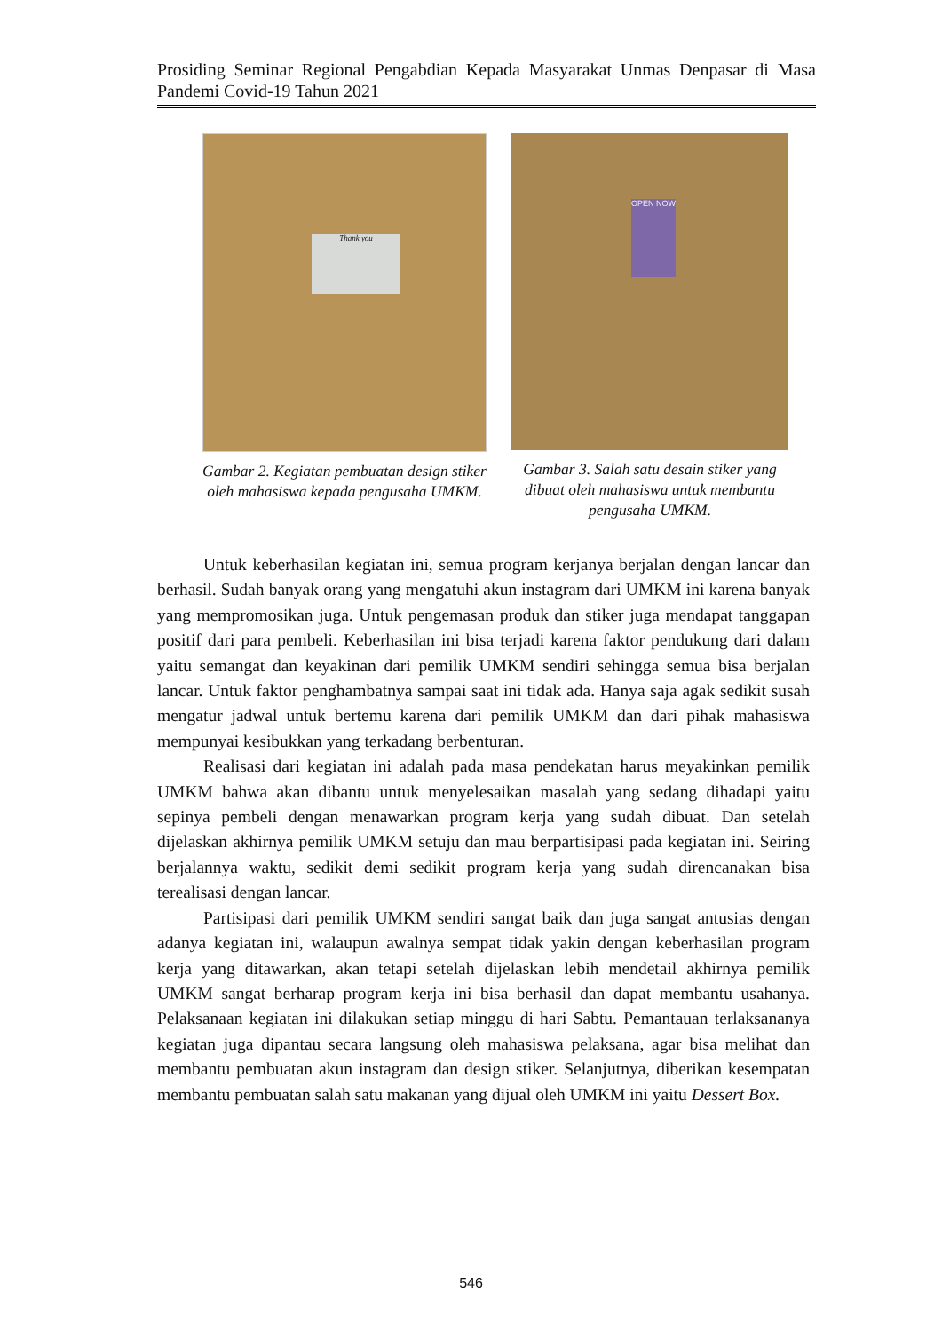Prosiding Seminar Regional Pengabdian Kepada Masyarakat Unmas Denpasar di Masa Pandemi Covid-19 Tahun 2021
Thank you
Gambar 2. Kegiatan pembuatan design stiker oleh mahasiswa kepada pengusaha UMKM.
OPEN NOW
Gambar 3. Salah satu desain stiker yang dibuat oleh mahasiswa untuk membantu pengusaha UMKM.
Untuk keberhasilan kegiatan ini, semua program kerjanya berjalan dengan lancar dan berhasil. Sudah banyak orang yang mengatuhi akun instagram dari UMKM ini karena banyak yang mempromosikan juga. Untuk pengemasan produk dan stiker juga mendapat tanggapan positif dari para pembeli. Keberhasilan ini bisa terjadi karena faktor pendukung dari dalam yaitu semangat dan keyakinan dari pemilik UMKM sendiri sehingga semua bisa berjalan lancar. Untuk faktor penghambatnya sampai saat ini tidak ada. Hanya saja agak sedikit susah mengatur jadwal untuk bertemu karena dari pemilik UMKM dan dari pihak mahasiswa mempunyai kesibukkan yang terkadang berbenturan.
Realisasi dari kegiatan ini adalah pada masa pendekatan harus meyakinkan pemilik UMKM bahwa akan dibantu untuk menyelesaikan masalah yang sedang dihadapi yaitu sepinya pembeli dengan menawarkan program kerja yang sudah dibuat. Dan setelah dijelaskan akhirnya pemilik UMKM setuju dan mau berpartisipasi pada kegiatan ini. Seiring berjalannya waktu, sedikit demi sedikit program kerja yang sudah direncanakan bisa terealisasi dengan lancar.
Partisipasi dari pemilik UMKM sendiri sangat baik dan juga sangat antusias dengan adanya kegiatan ini, walaupun awalnya sempat tidak yakin dengan keberhasilan program kerja yang ditawarkan, akan tetapi setelah dijelaskan lebih mendetail akhirnya pemilik UMKM sangat berharap program kerja ini bisa berhasil dan dapat membantu usahanya. Pelaksanaan kegiatan ini dilakukan setiap minggu di hari Sabtu. Pemantauan terlaksananya kegiatan juga dipantau secara langsung oleh mahasiswa pelaksana, agar bisa melihat dan membantu pembuatan akun instagram dan design stiker. Selanjutnya, diberikan kesempatan membantu pembuatan salah satu makanan yang dijual oleh UMKM ini yaitu Dessert Box.
546